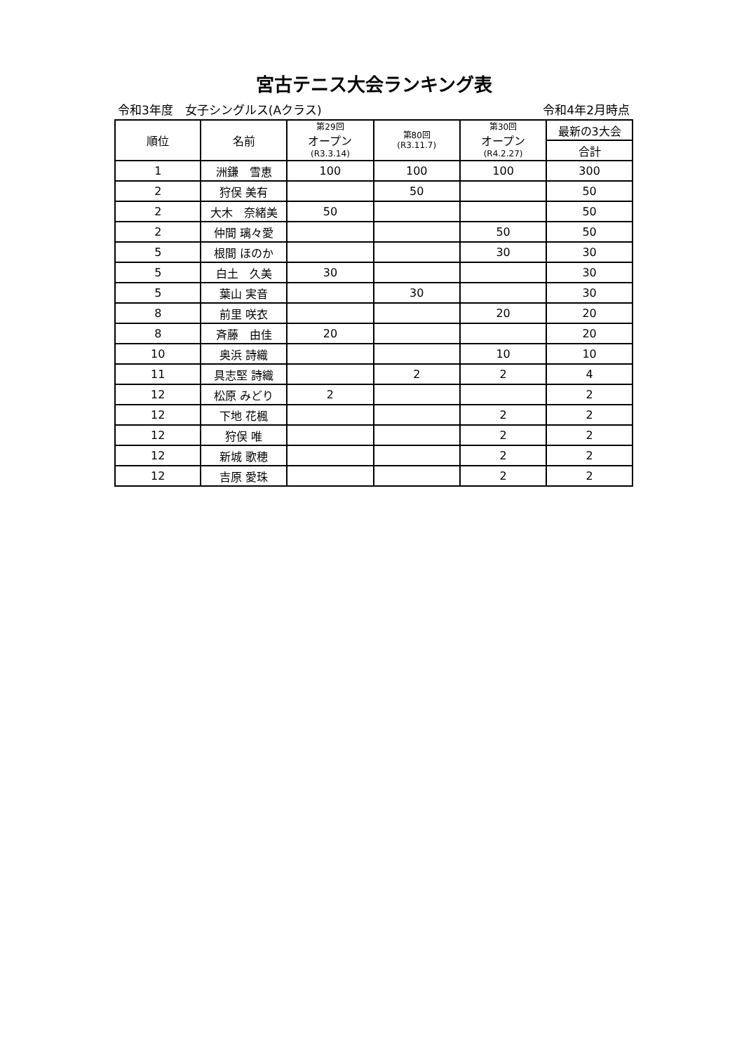宮古テニス大会ランキング表
令和3年度　女子シングルス(Aクラス) 令和4年2月時点
| 順位 | 名前 | 第29回 オープン (R3.3.14) | 第80回 (R3.11.7) | 第30回 オープン (R4.2.27) | 最新の3大会 |
| --- | --- | --- | --- | --- | --- |
| | | | | | 合計 |
| 1 | 洲鎌 雪恵 | 100 | 100 | 100 | 300 |
| 2 | 狩俣 美有 | | 50 | | 50 |
| 2 | 大木 奈緒美 | 50 | | | 50 |
| 2 | 仲間 璃々愛 | | | 50 | 50 |
| 5 | 根間 ほのか | | | 30 | 30 |
| 5 | 白土 久美 | 30 | | | 30 |
| 5 | 葉山 実音 | | 30 | | 30 |
| 8 | 前里 咲衣 | | | 20 | 20 |
| 8 | 斉藤 由佳 | 20 | | | 20 |
| 10 | 奥浜 詩織 | | | 10 | 10 |
| 11 | 具志堅 詩織 | | 2 | 2 | 4 |
| 12 | 松原 みどり | 2 | | | 2 |
| 12 | 下地 花楓 | | | 2 | 2 |
| 12 | 狩俣 唯 | | | 2 | 2 |
| 12 | 新城 歌穂 | | | 2 | 2 |
| 12 | 吉原 愛珠 | | | 2 | 2 |